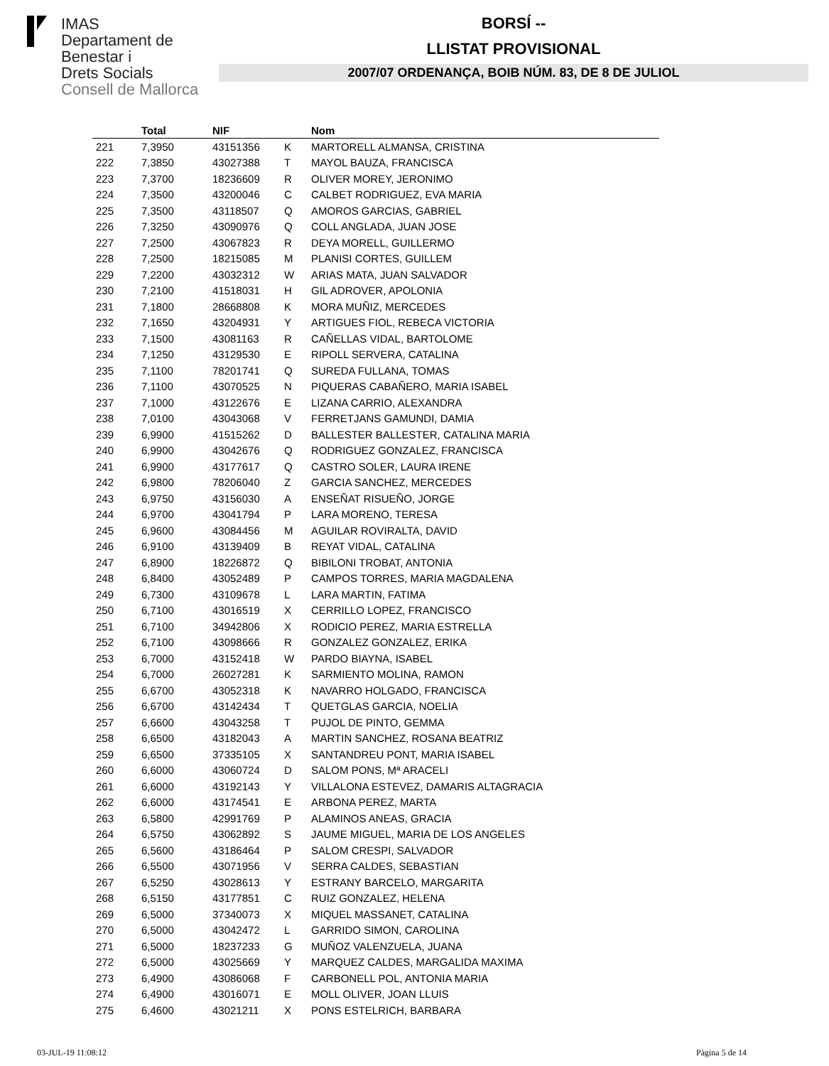IMAS
Departament de
Benestar i
Drets Socials
Consell de Mallorca
BORSÍ --
LLISTAT PROVISIONAL
2007/07 ORDENANÇA, BOIB NÚM. 83, DE 8 DE JULIOL
| | Total | NIF | | Nom |
| --- | --- | --- | --- | --- |
| 221 | 7,3950 | 43151356 | K | MARTORELL ALMANSA, CRISTINA |
| 222 | 7,3850 | 43027388 | T | MAYOL BAUZA, FRANCISCA |
| 223 | 7,3700 | 18236609 | R | OLIVER MOREY, JERONIMO |
| 224 | 7,3500 | 43200046 | C | CALBET RODRIGUEZ, EVA MARIA |
| 225 | 7,3500 | 43118507 | Q | AMOROS GARCIAS, GABRIEL |
| 226 | 7,3250 | 43090976 | Q | COLL ANGLADA, JUAN JOSE |
| 227 | 7,2500 | 43067823 | R | DEYA MORELL, GUILLERMO |
| 228 | 7,2500 | 18215085 | M | PLANISI CORTES, GUILLEM |
| 229 | 7,2200 | 43032312 | W | ARIAS MATA, JUAN SALVADOR |
| 230 | 7,2100 | 41518031 | H | GIL ADROVER, APOLONIA |
| 231 | 7,1800 | 28668808 | K | MORA MUÑIZ, MERCEDES |
| 232 | 7,1650 | 43204931 | Y | ARTIGUES FIOL, REBECA VICTORIA |
| 233 | 7,1500 | 43081163 | R | CAÑELLAS VIDAL, BARTOLOME |
| 234 | 7,1250 | 43129530 | E | RIPOLL SERVERA, CATALINA |
| 235 | 7,1100 | 78201741 | Q | SUREDA FULLANA, TOMAS |
| 236 | 7,1100 | 43070525 | N | PIQUERAS CABAÑERO, MARIA ISABEL |
| 237 | 7,1000 | 43122676 | E | LIZANA CARRIO, ALEXANDRA |
| 238 | 7,0100 | 43043068 | V | FERRETJANS GAMUNDI, DAMIA |
| 239 | 6,9900 | 41515262 | D | BALLESTER BALLESTER, CATALINA MARIA |
| 240 | 6,9900 | 43042676 | Q | RODRIGUEZ GONZALEZ, FRANCISCA |
| 241 | 6,9900 | 43177617 | Q | CASTRO SOLER, LAURA IRENE |
| 242 | 6,9800 | 78206040 | Z | GARCIA SANCHEZ, MERCEDES |
| 243 | 6,9750 | 43156030 | A | ENSEÑAT RISUEÑO, JORGE |
| 244 | 6,9700 | 43041794 | P | LARA MORENO, TERESA |
| 245 | 6,9600 | 43084456 | M | AGUILAR ROVIRALTA, DAVID |
| 246 | 6,9100 | 43139409 | B | REYAT VIDAL, CATALINA |
| 247 | 6,8900 | 18226872 | Q | BIBILONI TROBAT, ANTONIA |
| 248 | 6,8400 | 43052489 | P | CAMPOS TORRES, MARIA MAGDALENA |
| 249 | 6,7300 | 43109678 | L | LARA MARTIN, FATIMA |
| 250 | 6,7100 | 43016519 | X | CERRILLO LOPEZ, FRANCISCO |
| 251 | 6,7100 | 34942806 | X | RODICIO PEREZ, MARIA ESTRELLA |
| 252 | 6,7100 | 43098666 | R | GONZALEZ GONZALEZ, ERIKA |
| 253 | 6,7000 | 43152418 | W | PARDO BIAYNA, ISABEL |
| 254 | 6,7000 | 26027281 | K | SARMIENTO MOLINA, RAMON |
| 255 | 6,6700 | 43052318 | K | NAVARRO HOLGADO, FRANCISCA |
| 256 | 6,6700 | 43142434 | T | QUETGLAS GARCIA, NOELIA |
| 257 | 6,6600 | 43043258 | T | PUJOL DE PINTO, GEMMA |
| 258 | 6,6500 | 43182043 | A | MARTIN SANCHEZ, ROSANA BEATRIZ |
| 259 | 6,6500 | 37335105 | X | SANTANDREU PONT, MARIA ISABEL |
| 260 | 6,6000 | 43060724 | D | SALOM PONS, Mª ARACELI |
| 261 | 6,6000 | 43192143 | Y | VILLALONA ESTEVEZ, DAMARIS ALTAGRACIA |
| 262 | 6,6000 | 43174541 | E | ARBONA PEREZ, MARTA |
| 263 | 6,5800 | 42991769 | P | ALAMINOS ANEAS, GRACIA |
| 264 | 6,5750 | 43062892 | S | JAUME MIGUEL, MARIA DE LOS ANGELES |
| 265 | 6,5600 | 43186464 | P | SALOM CRESPI, SALVADOR |
| 266 | 6,5500 | 43071956 | V | SERRA CALDES, SEBASTIAN |
| 267 | 6,5250 | 43028613 | Y | ESTRANY BARCELO, MARGARITA |
| 268 | 6,5150 | 43177851 | C | RUIZ GONZALEZ, HELENA |
| 269 | 6,5000 | 37340073 | X | MIQUEL MASSANET, CATALINA |
| 270 | 6,5000 | 43042472 | L | GARRIDO SIMON, CAROLINA |
| 271 | 6,5000 | 18237233 | G | MUÑOZ VALENZUELA, JUANA |
| 272 | 6,5000 | 43025669 | Y | MARQUEZ CALDES, MARGALIDA MAXIMA |
| 273 | 6,4900 | 43086068 | F | CARBONELL POL, ANTONIA MARIA |
| 274 | 6,4900 | 43016071 | E | MOLL OLIVER, JOAN LLUIS |
| 275 | 6,4600 | 43021211 | X | PONS ESTELRICH, BARBARA |
03-JUL-19 11:08:12 Pàgina 5 de 14